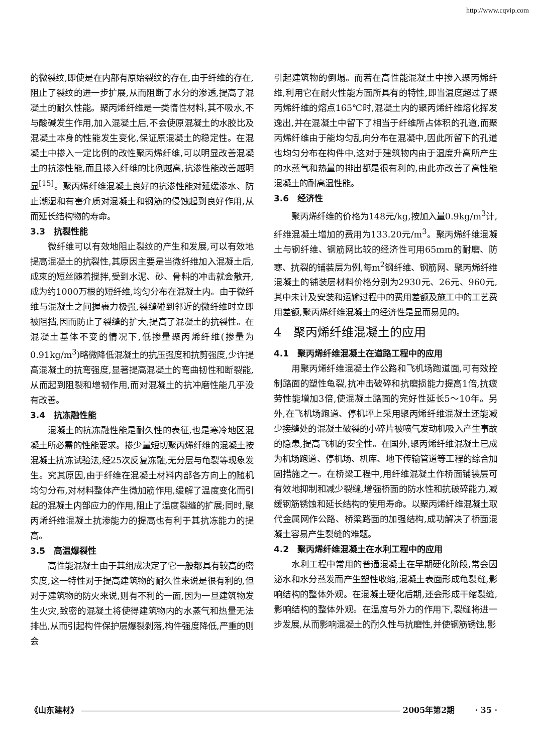http://www.cqvip.com
的微裂纹,即使是在内部有原始裂纹的存在,由于纤维的存在,阻止了裂纹的进一步扩展,从而阻断了水分的渗透,提高了混凝土的耐久性能。聚丙烯纤维是一类惰性材料,其不吸水,不与酸碱发生作用,加入混凝土后,不会使原混凝土的水胶比及混凝土本身的性能发生变化,保证原混凝土的稳定性。在混凝土中掺入一定比例的改性聚丙烯纤维,可以明显改善混凝土的抗渗性能,而且掺入纤维的比例越高,抗渗性能改善越明显<sup>[15]</sup>。聚丙烯纤维混凝土良好的抗渗性能对延缓渗水、防止潮湿和有害介质对混凝土和钢筋的侵蚀起到良好作用,从而延长结构物的寿命。
3.3　抗裂性能
微纤维可以有效地阻止裂纹的产生和发展,可以有效地提高混凝土的抗裂性,其原因主要是当微纤维加入混凝土后,成束的短丝随着搅拌,受到水泥、砂、骨料的冲击就会散开,成为约1000万根的短纤维,均匀分布在混凝土内。由于微纤维与混凝土之间握裹力极强,裂缝碰到邻近的微纤维时立即被阻挡,因而防止了裂缝的扩大,提高了混凝土的抗裂性。在混凝土基体不变的情况下,低掺量聚丙烯纤维(掺量为0.91kg/m<sup>3</sup>)略微降低混凝土的抗压强度和抗剪强度,少许提高混凝土的抗弯强度,显著提高混凝土的弯曲韧性和断裂能,从而起到阻裂和增韧作用,而对混凝土的抗冲磨性能几乎没有改善。
3.4　抗冻融性能
混凝土的抗冻融性能是耐久性的表征,也是寒冷地区混凝土所必需的性能要求。掺少量短切聚丙烯纤维的混凝土按混凝土抗冻试验法,经25次反复冻融,无分层与龟裂等现象发生。究其原因,由于纤维在混凝土材料内部各方向上的随机均匀分布,对材料整体产生微加筋作用,缓解了温度变化而引起的混凝土内部应力的作用,阻止了温度裂缝的扩展;同时,聚丙烯纤维混凝土抗渗能力的提高也有利于其抗冻能力的提高。
3.5　高温爆裂性
高性能混凝土由于其组成决定了它一般都具有较高的密实度,这一特性对于提高建筑物的耐久性来说是很有利的,但对于建筑物的防火来说,则有不利的一面,因为一旦建筑物发生火灾,致密的混凝土将使得建筑物内的水蒸气和热量无法排出,从而引起构件保护层爆裂剥落,构件强度降低,严重的则会
引起建筑物的倒塌。而若在高性能混凝土中掺入聚丙烯纤维,利用它在耐火性能方面所具有的特性,即当温度超过了聚丙烯纤维的熔点165℃时,混凝土内的聚丙烯纤维熔化挥发逸出,并在混凝土中留下了相当于纤维所占体积的孔道,而聚丙烯纤维由于能均匀乱向分布在混凝中,因此所留下的孔道也均匀分布在构件中,这对于建筑物内由于温度升高所产生的水蒸气和热量的排出都是很有利的,由此亦改善了高性能混凝土的耐高温性能。
3.6　经济性
聚丙烯纤维的价格为148元/kg,按加入量0.9kg/m<sup>3</sup>计,纤维混凝土增加的费用为133.20元/m<sup>3</sup>。聚丙烯纤维混凝土与钢纤维、钢筋网比较的经济性可用65mm的耐磨、防寒、抗裂的铺装层为例,每m<sup>2</sup>钢纤维、钢筋网、聚丙烯纤维混凝土的铺装层材料价格分别为2930元、26元、960元,其中未计及安装和运输过程中的费用差额及施工中的工艺费用差额,聚丙烯纤维混凝土的经济性是显而易见的。
4　聚丙烯纤维混凝土的应用
4.1　聚丙烯纤维混凝土在道路工程中的应用
用聚丙烯纤维混凝土作公路和飞机场跑道面,可有效控制路面的塑性龟裂,抗冲击破碎和抗磨损能力提高1倍,抗疲劳性能增加3倍,使混凝土路面的完好性延长5～10年。另外,在飞机场跑道、停机坪上采用聚丙烯纤维混凝土还能减少接缝处的混凝土破裂的小碎片被喷气发动机吸入产生事故的隐患,提高飞机的安全性。在国外,聚丙烯纤维混凝土已成为机场跑道、停机场、机库、地下传输管道等工程的综合加固措施之一。在桥梁工程中,用纤维混凝土作桥面铺装层可有效地抑制和减少裂缝,增强桥面的防水性和抗破碎能力,减缓钢筋锈蚀和延长结构的使用寿命。以聚丙烯纤维混凝土取代金属网作公路、桥梁路面的加强结构,成功解决了桥面混凝土容易产生裂缝的难题。
4.2　聚丙烯纤维混凝土在水利工程中的应用
水利工程中常用的普通混凝土在早期硬化阶段,常会因泌水和水分蒸发而产生塑性收缩,混凝土表面形成龟裂缝,影响结构的整体外观。在混凝土硬化后期,还会形成干缩裂缝,影响结构的整体外观。在温度与外力的作用下,裂缝将进一步发展,从而影响混凝土的耐久性与抗磨性,并使钢筋锈蚀,影
《山东建材》 2005年第2期 · 35 ·